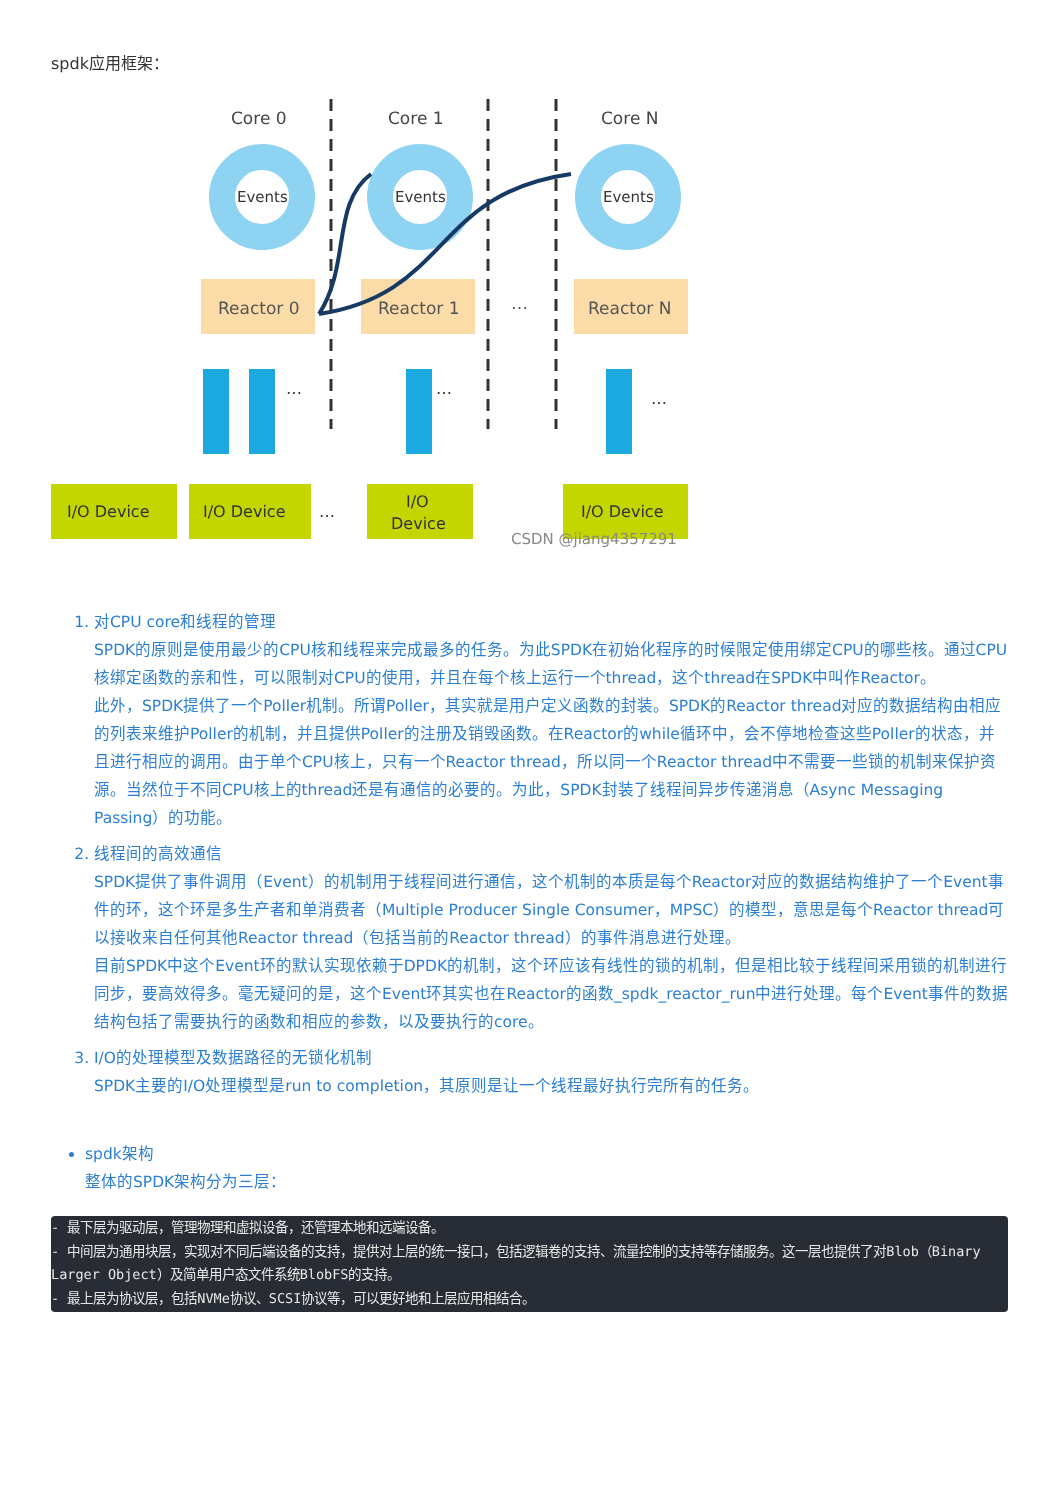spdk应用框架：
Core 0
Core 1
Core N
Events
Events
Events
Reactor 0
Reactor 1
Reactor N
…
I/O Device
I/O Device
I/O
Device
I/O Device
…
…
…
…
CSDN @jiang4357291
1. 对CPU core和线程的管理
SPDK的原则是使用最少的CPU核和线程来完成最多的任务。为此SPDK在初始化程序的时候限定使用绑定CPU的哪些核。通过CPU核绑定函数的亲和性，可以限制对CPU的使用，并且在每个核上运行一个thread，这个thread在SPDK中叫作Reactor。
此外，SPDK提供了一个Poller机制。所谓Poller，其实就是用户定义函数的封装。SPDK的Reactor thread对应的数据结构由相应的列表来维护Poller的机制，并且提供Poller的注册及销毁函数。在Reactor的while循环中，会不停地检查这些Poller的状态，并且进行相应的调用。由于单个CPU核上，只有一个Reactor thread，所以同一个Reactor thread中不需要一些锁的机制来保护资源。当然位于不同CPU核上的thread还是有通信的必要的。为此，SPDK封装了线程间异步传递消息（Async Messaging Passing）的功能。
2. 线程间的高效通信
SPDK提供了事件调用（Event）的机制用于线程间进行通信，这个机制的本质是每个Reactor对应的数据结构维护了一个Event事件的环，这个环是多生产者和单消费者（Multiple Producer Single Consumer，MPSC）的模型，意思是每个Reactor thread可以接收来自任何其他Reactor thread（包括当前的Reactor thread）的事件消息进行处理。
目前SPDK中这个Event环的默认实现依赖于DPDK的机制，这个环应该有线性的锁的机制，但是相比较于线程间采用锁的机制进行同步，要高效得多。毫无疑问的是，这个Event环其实也在Reactor的函数_spdk_reactor_run中进行处理。每个Event事件的数据结构包括了需要执行的函数和相应的参数，以及要执行的core。
3. I/O的处理模型及数据路径的无锁化机制
SPDK主要的I/O处理模型是run to completion，其原则是让一个线程最好执行完所有的任务。
spdk架构
整体的SPDK架构分为三层：
- 最下层为驱动层，管理物理和虚拟设备，还管理本地和远端设备。
- 中间层为通用块层，实现对不同后端设备的支持，提供对上层的统一接口，包括逻辑卷的支持、流量控制的支持等存储服务。这一层也提供了对Blob（Binary Larger Object）及简单用户态文件系统BlobFS的支持。
- 最上层为协议层，包括NVMe协议、SCSI协议等，可以更好地和上层应用相结合。